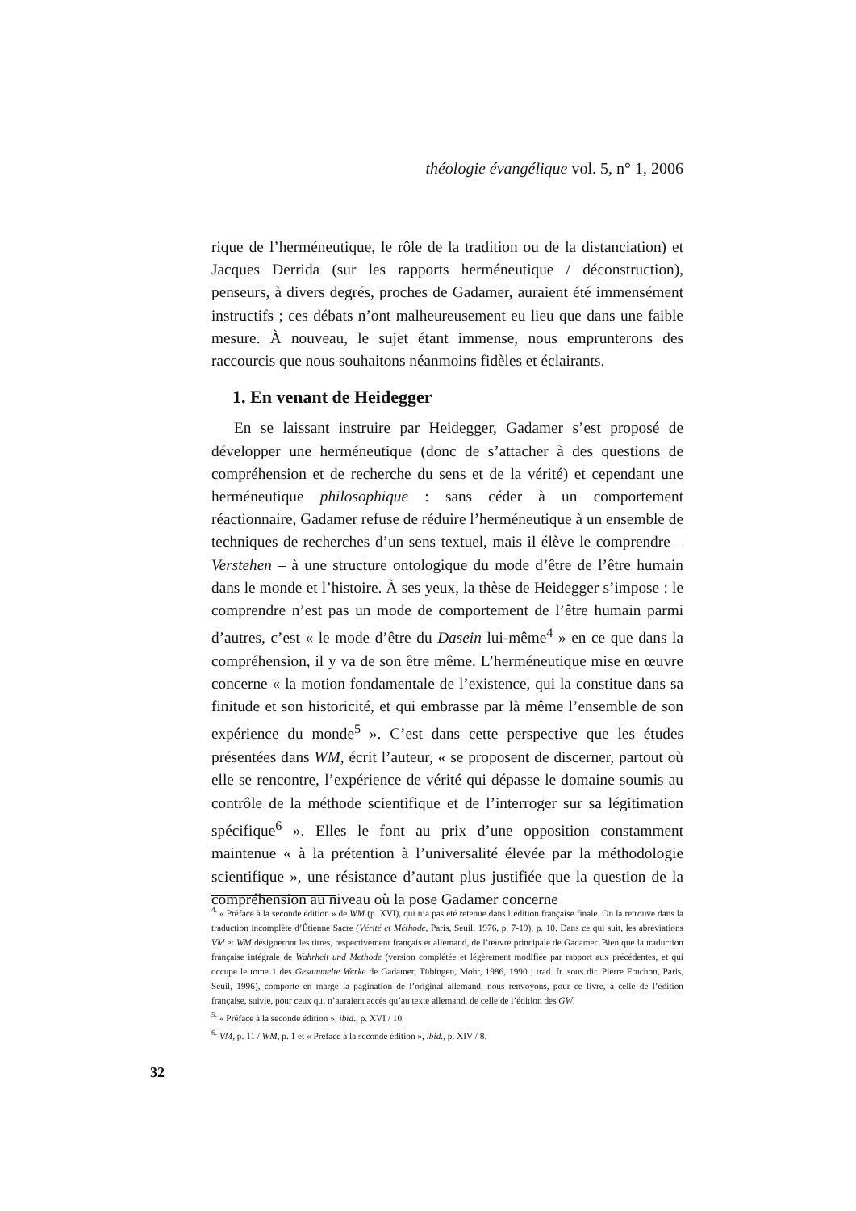théologie évangélique vol. 5, n° 1, 2006
rique de l’herméneutique, le rôle de la tradition ou de la distanciation) et Jacques Derrida (sur les rapports herméneutique / déconstruction), penseurs, à divers degrés, proches de Gadamer, auraient été immensément instructifs ; ces débats n’ont malheureusement eu lieu que dans une faible mesure. À nouveau, le sujet étant immense, nous emprunterons des raccourcis que nous souhaitons néanmoins fidèles et éclairants.
1. En venant de Heidegger
En se laissant instruire par Heidegger, Gadamer s’est proposé de développer une herméneutique (donc de s’attacher à des questions de compréhension et de recherche du sens et de la vérité) et cependant une herméneutique philosophique : sans céder à un comportement réactionnaire, Gadamer refuse de réduire l’herméneutique à un ensemble de techniques de recherches d’un sens textuel, mais il élève le comprendre – Verstehen – à une structure ontologique du mode d’être de l’être humain dans le monde et l’histoire. À ses yeux, la thèse de Heidegger s’impose : le comprendre n’est pas un mode de comportement de l’être humain parmi d’autres, c’est « le mode d’être du Dasein lui-même<sup>4</sup> » en ce que dans la compréhension, il y va de son être même. L’herméneutique mise en œuvre concerne « la motion fondamentale de l’existence, qui la constitue dans sa finitude et son historicité, et qui embrasse par là même l’ensemble de son expérience du monde<sup>5</sup> ». C’est dans cette perspective que les études présentées dans WM, écrit l’auteur, « se proposent de discerner, partout où elle se rencontre, l’expérience de vérité qui dépasse le domaine soumis au contrôle de la méthode scientifique et de l’interroger sur sa légitimation spécifique<sup>6</sup> ». Elles le font au prix d’une opposition constamment maintenue « à la prétention à l’universalité élevée par la méthodologie scientifique », une résistance d’autant plus justifiée que la question de la compréhension au niveau où la pose Gadamer concerne
<sup>4.</sup> « Préface à la seconde édition » de WM (p. XVI), qui n’a pas été retenue dans l’édition française finale. On la retrouve dans la traduction incomplète d’Étienne Sacre (Vérité et Méthode, Paris, Seuil, 1976, p. 7-19), p. 10. Dans ce qui suit, les abréviations VM et WM désigneront les titres, respectivement français et allemand, de l’œuvre principale de Gadamer. Bien que la traduction française intégrale de Wahrheit und Methode (version complétée et légèrement modifiée par rapport aux précédentes, et qui occupe le tome 1 des Gesammelte Werke de Gadamer, Tübingen, Mohr, 1986, 1990 ; trad. fr. sous dir. Pierre Fruchon, Paris, Seuil, 1996), comporte en marge la pagination de l’original allemand, nous renvoyons, pour ce livre, à celle de l’édition française, suivie, pour ceux qui n’auraient accès qu’au texte allemand, de celle de l’édition des GW.
<sup>5.</sup> « Préface à la seconde édition », ibid., p. XVI / 10.
<sup>6.</sup> VM, p. 11 / WM, p. 1 et « Préface à la seconde édition », ibid., p. XIV / 8.
32